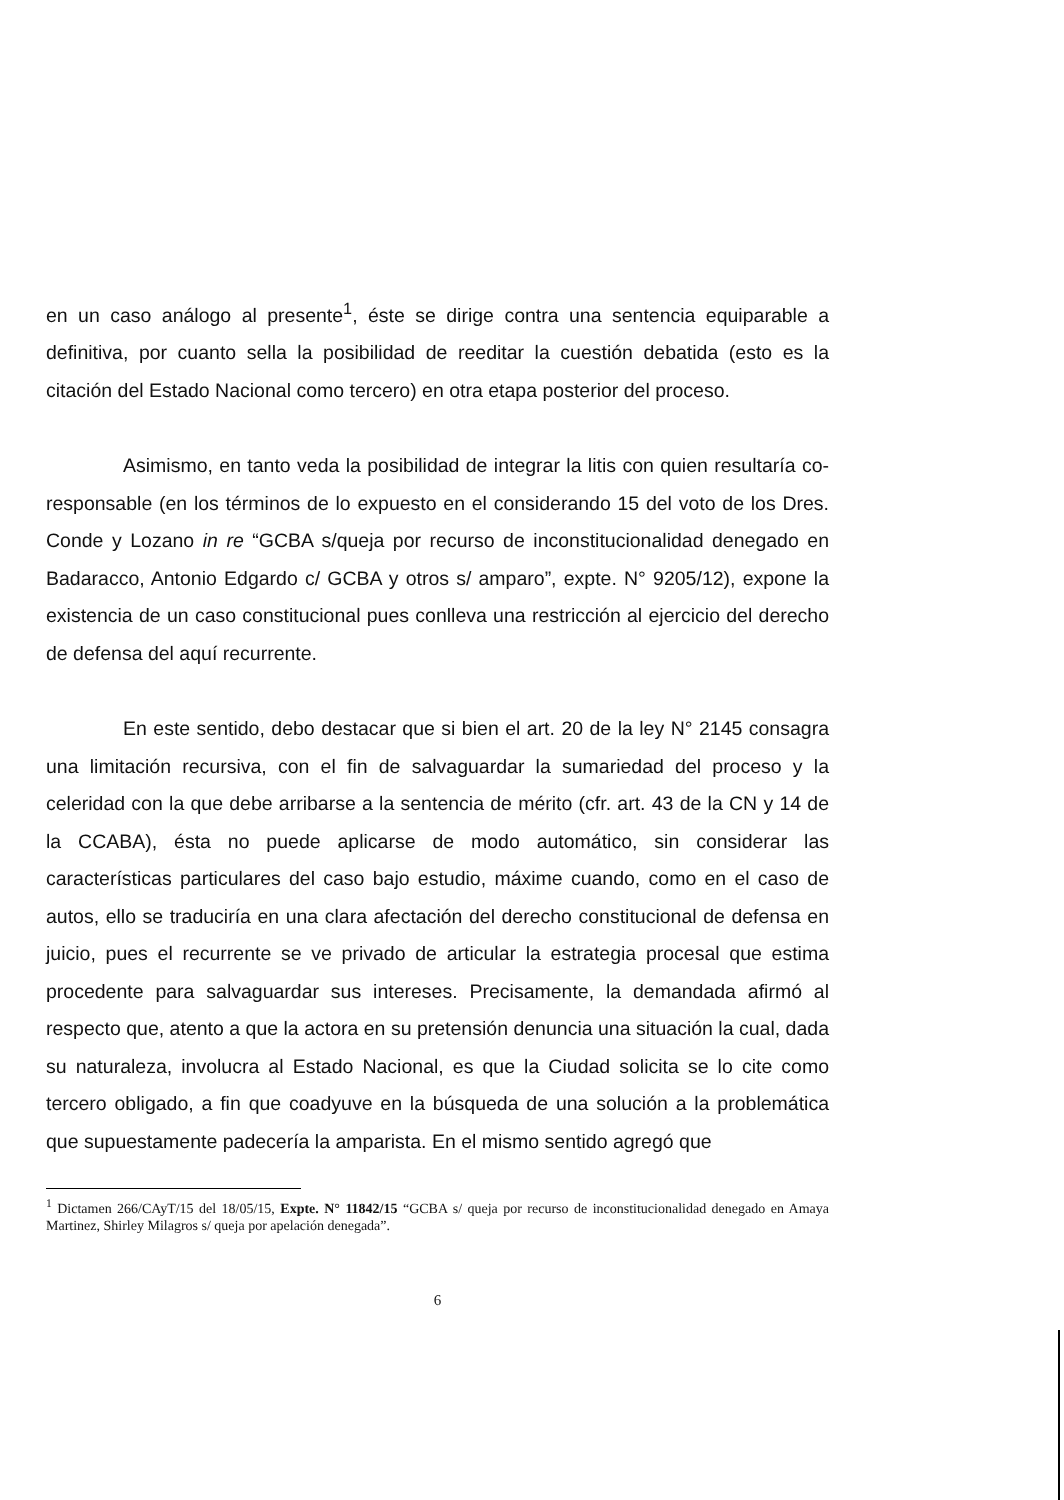en un caso análogo al presente<sup>1</sup>, éste se dirige contra una sentencia equiparable a definitiva, por cuanto sella la posibilidad de reeditar la cuestión debatida (esto es la citación del Estado Nacional como tercero) en otra etapa posterior del proceso.
Asimismo, en tanto veda la posibilidad de integrar la litis con quien resultaría co-responsable (en los términos de lo expuesto en el considerando 15 del voto de los Dres. Conde y Lozano in re “GCBA s/queja por recurso de inconstitucionalidad denegado en Badaracco, Antonio Edgardo c/ GCBA y otros s/ amparo”, expte. N° 9205/12), expone la existencia de un caso constitucional pues conlleva una restricción al ejercicio del derecho de defensa del aquí recurrente.
En este sentido, debo destacar que si bien el art. 20 de la ley N° 2145 consagra una limitación recursiva, con el fin de salvaguardar la sumariedad del proceso y la celeridad con la que debe arribarse a la sentencia de mérito (cfr. art. 43 de la CN y 14 de la CCABA), ésta no puede aplicarse de modo automático, sin considerar las características particulares del caso bajo estudio, máxime cuando, como en el caso de autos, ello se traduciría en una clara afectación del derecho constitucional de defensa en juicio, pues el recurrente se ve privado de articular la estrategia procesal que estima procedente para salvaguardar sus intereses. Precisamente, la demandada afirmó al respecto que, atento a que la actora en su pretensión denuncia una situación la cual, dada su naturaleza, involucra al Estado Nacional, es que la Ciudad solicita se lo cite como tercero obligado, a fin que coadyuve en la búsqueda de una solución a la problemática que supuestamente padecería la amparista. En el mismo sentido agregó que
<sup>1</sup> Dictamen 266/CAyT/15 del 18/05/15, Expte. N° 11842/15 “GCBA s/ queja por recurso de inconstitucionalidad denegado en Amaya Martinez, Shirley Milagros s/ queja por apelación denegada”.
6